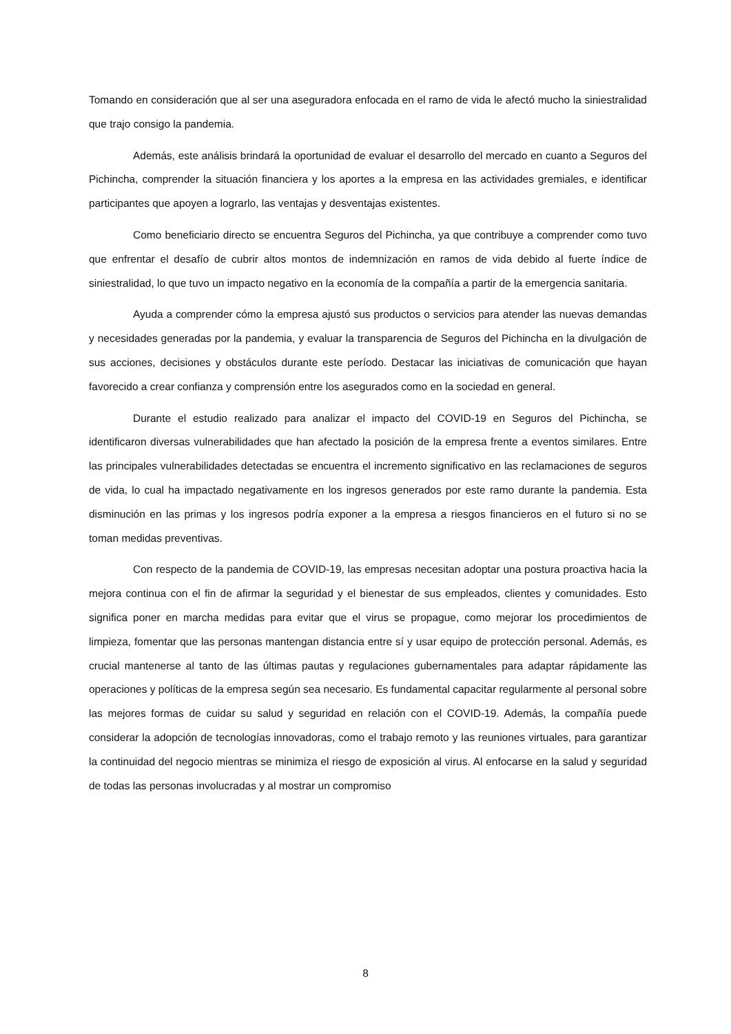Tomando en consideración que al ser una aseguradora enfocada en el ramo de vida le afectó mucho la siniestralidad que trajo consigo la pandemia.
Además, este análisis brindará la oportunidad de evaluar el desarrollo del mercado en cuanto a Seguros del Pichincha, comprender la situación financiera y los aportes a la empresa en las actividades gremiales, e identificar participantes que apoyen a lograrlo, las ventajas y desventajas existentes.
Como beneficiario directo se encuentra Seguros del Pichincha, ya que contribuye a comprender como tuvo que enfrentar el desafío de cubrir altos montos de indemnización en ramos de vida debido al fuerte índice de siniestralidad, lo que tuvo un impacto negativo en la economía de la compañía a partir de la emergencia sanitaria.
Ayuda a comprender cómo la empresa ajustó sus productos o servicios para atender las nuevas demandas y necesidades generadas por la pandemia, y evaluar la transparencia de Seguros del Pichincha en la divulgación de sus acciones, decisiones y obstáculos durante este período. Destacar las iniciativas de comunicación que hayan favorecido a crear confianza y comprensión entre los asegurados como en la sociedad en general.
Durante el estudio realizado para analizar el impacto del COVID-19 en Seguros del Pichincha, se identificaron diversas vulnerabilidades que han afectado la posición de la empresa frente a eventos similares. Entre las principales vulnerabilidades detectadas se encuentra el incremento significativo en las reclamaciones de seguros de vida, lo cual ha impactado negativamente en los ingresos generados por este ramo durante la pandemia. Esta disminución en las primas y los ingresos podría exponer a la empresa a riesgos financieros en el futuro si no se toman medidas preventivas.
Con respecto de la pandemia de COVID-19, las empresas necesitan adoptar una postura proactiva hacia la mejora continua con el fin de afirmar la seguridad y el bienestar de sus empleados, clientes y comunidades. Esto significa poner en marcha medidas para evitar que el virus se propague, como mejorar los procedimientos de limpieza, fomentar que las personas mantengan distancia entre sí y usar equipo de protección personal. Además, es crucial mantenerse al tanto de las últimas pautas y regulaciones gubernamentales para adaptar rápidamente las operaciones y políticas de la empresa según sea necesario. Es fundamental capacitar regularmente al personal sobre las mejores formas de cuidar su salud y seguridad en relación con el COVID-19. Además, la compañía puede considerar la adopción de tecnologías innovadoras, como el trabajo remoto y las reuniones virtuales, para garantizar la continuidad del negocio mientras se minimiza el riesgo de exposición al virus. Al enfocarse en la salud y seguridad de todas las personas involucradas y al mostrar un compromiso
8